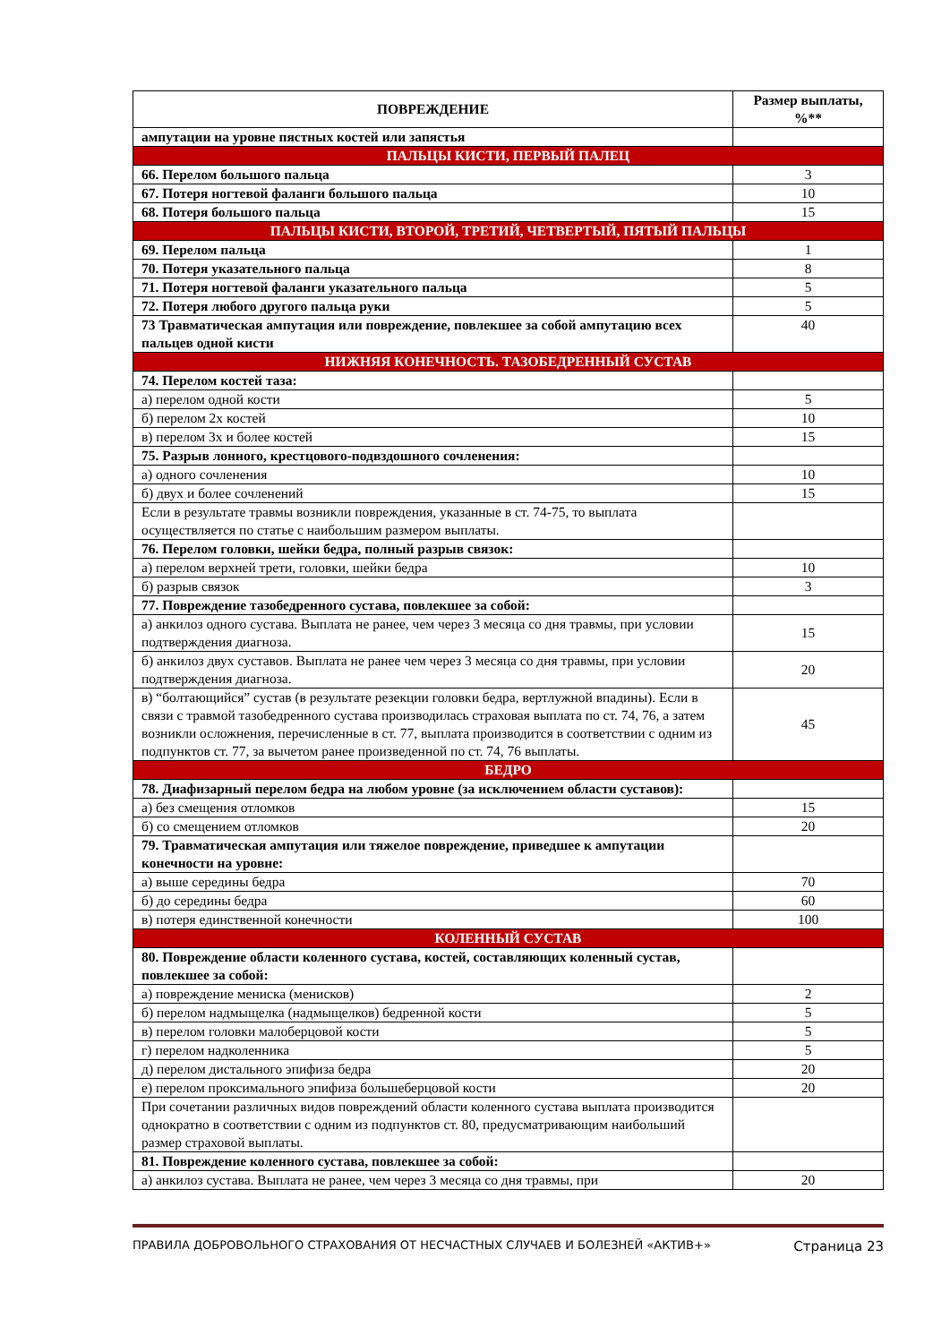| ПОВРЕЖДЕНИЕ | Размер выплаты, %** |
| --- | --- |
| ампутации на уровне пястных костей или запястья | |
| ПАЛЬЦЫ КИСТИ, ПЕРВЫЙ ПАЛЕЦ | |
| 66. Перелом большого пальца | 3 |
| 67. Потеря ногтевой фаланги большого пальца | 10 |
| 68. Потеря большого пальца | 15 |
| ПАЛЬЦЫ КИСТИ, ВТОРОЙ, ТРЕТИЙ, ЧЕТВЕРТЫЙ, ПЯТЫЙ ПАЛЬЦЫ | |
| 69. Перелом пальца | 1 |
| 70. Потеря указательного пальца | 8 |
| 71. Потеря ногтевой фаланги указательного пальца | 5 |
| 72. Потеря любого другого пальца руки | 5 |
| 73 Травматическая ампутация или повреждение, повлекшее за собой ампутацию всех пальцев одной кисти | 40 |
| НИЖНЯЯ КОНЕЧНОСТЬ. ТАЗОБЕДРЕННЫЙ СУСТАВ | |
| 74. Перелом костей таза: | |
| а) перелом одной кости | 5 |
| б) перелом 2х костей | 10 |
| в) перелом 3х и более костей | 15 |
| 75. Разрыв лонного, крестцового-подвздошного сочленения: | |
| а) одного сочленения | 10 |
| б) двух и более сочленений | 15 |
| Если в результате травмы возникли повреждения, указанные в ст. 74-75, то выплата осуществляется по статье с наибольшим размером выплаты. | |
| 76. Перелом головки, шейки бедра, полный разрыв связок: | |
| а) перелом верхней трети, головки, шейки бедра | 10 |
| б) разрыв связок | 3 |
| 77. Повреждение тазобедренного сустава, повлекшее за собой: | |
| а) анкилоз одного сустава. Выплата не ранее, чем через 3 месяца со дня травмы, при условии подтверждения диагноза. | 15 |
| б) анкилоз двух суставов. Выплата не ранее чем через 3 месяца со дня травмы, при условии подтверждения диагноза. | 20 |
| в) “болтающийся” сустав (в результате резекции головки бедра, вертлужной впадины). Если в связи с травмой тазобедренного сустава производилась страховая выплата по ст. 74, 76, а затем возникли осложнения, перечисленные в ст. 77, выплата производится в соответствии с одним из подпунктов ст. 77, за вычетом ранее произведенной по ст. 74, 76 выплаты. | 45 |
| БЕДРО | |
| 78. Диафизарный перелом бедра на любом уровне (за исключением области суставов): | |
| а) без смещения отломков | 15 |
| б) со смещением отломков | 20 |
| 79. Травматическая ампутация или тяжелое повреждение, приведшее к ампутации конечности на уровне: | |
| а) выше середины бедра | 70 |
| б) до середины бедра | 60 |
| в) потеря единственной конечности | 100 |
| КОЛЕННЫЙ СУСТАВ | |
| 80. Повреждение области коленного сустава, костей, составляющих коленный сустав, повлекшее за собой: | |
| а) повреждение мениска (менисков) | 2 |
| б) перелом надмыщелка (надмыщелков) бедренной кости | 5 |
| в) перелом головки малоберцовой кости | 5 |
| г) перелом надколенника | 5 |
| д) перелом дистального эпифиза бедра | 20 |
| е) перелом проксимального эпифиза большеберцовой кости | 20 |
| При сочетании различных видов повреждений области коленного сустава выплата производится однократно в соответствии с одним из подпунктов ст. 80, предусматривающим наибольший размер страховой выплаты. | |
| 81. Повреждение коленного сустава, повлекшее за собой: | |
| а) анкилоз сустава. Выплата не ранее, чем через 3 месяца со дня травмы, при | 20 |
ПРАВИЛА ДОБРОВОЛЬНОГО СТРАХОВАНИЯ ОТ НЕСЧАСТНЫХ СЛУЧАЕВ И БОЛЕЗНЕЙ «АКТИВ+» Страница 23